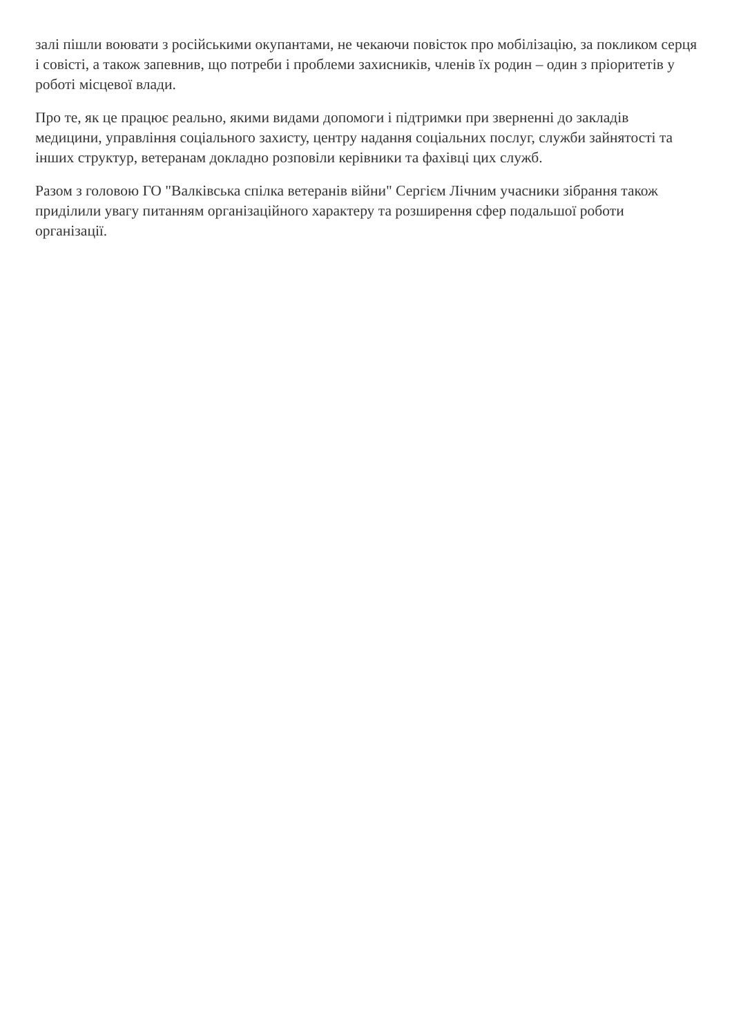залі пішли воювати з російськими окупантами, не чекаючи повісток про мобілізацію, за покликом серця і совісті, а також запевнив, що потреби і проблеми захисників, членів їх родин – один з пріоритетів у роботі місцевої влади.
Про те, як це працює реально, якими видами допомоги і підтримки при зверненні до закладів медицини, управління соціального захисту, центру надання соціальних послуг, служби зайнятості та інших структур, ветеранам докладно розповіли керівники та фахівці цих служб.
Разом з головою ГО "Валківська спілка ветеранів війни" Сергієм Лічним учасники зібрання також приділили увагу питанням організаційного характеру та розширення сфер подальшої роботи організації.